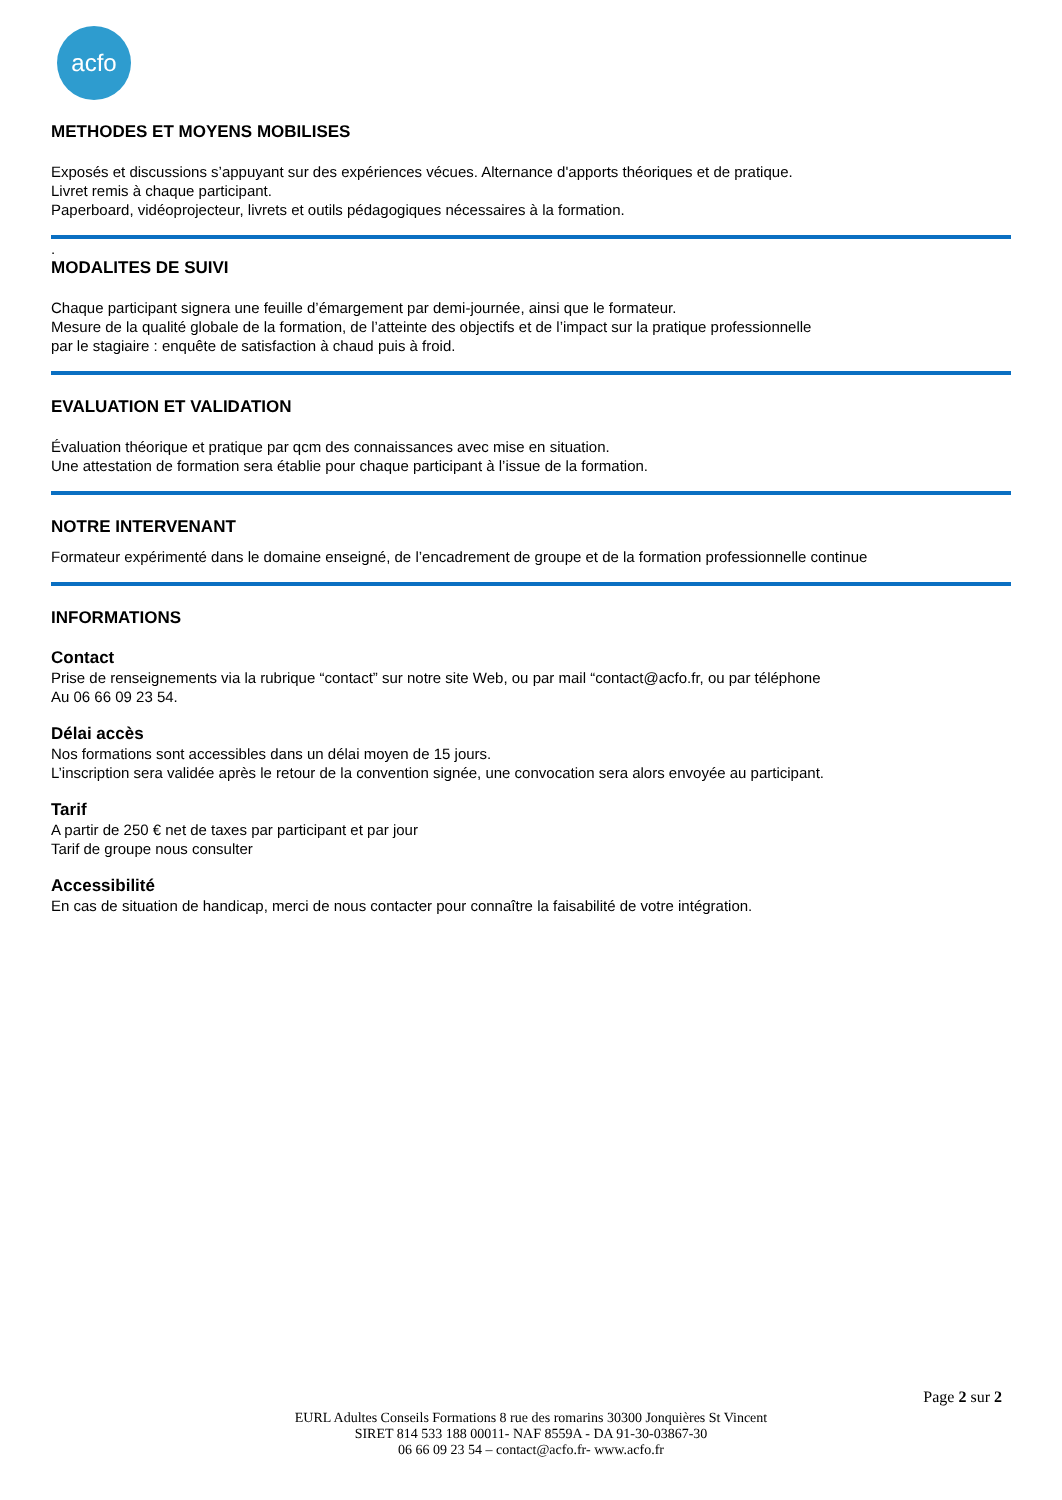acfo
METHODES ET MOYENS MOBILISES
Exposés et discussions s’appuyant sur des expériences vécues. Alternance d'apports théoriques et de pratique.
Livret remis à chaque participant.
Paperboard, vidéoprojecteur, livrets et outils pédagogiques nécessaires à la formation.
.
MODALITES DE SUIVI
Chaque participant signera une feuille d’émargement par demi-journée, ainsi que le formateur.
Mesure de la qualité globale de la formation, de l’atteinte des objectifs et de l’impact sur la pratique professionnelle
par le stagiaire : enquête de satisfaction à chaud puis à froid.
EVALUATION ET VALIDATION
Évaluation théorique et pratique par qcm des connaissances avec mise en situation.
Une attestation de formation sera établie pour chaque participant à l’issue de la formation.
NOTRE INTERVENANT
Formateur expérimenté dans le domaine enseigné, de l’encadrement de groupe et de la formation professionnelle continue
INFORMATIONS
Contact
Prise de renseignements via la rubrique “contact” sur notre site Web, ou par mail “contact@acfo.fr, ou par téléphone
Au 06 66 09 23 54.
Délai accès
Nos formations sont accessibles dans un délai moyen de 15 jours.
L’inscription sera validée après le retour de la convention signée, une convocation sera alors envoyée au participant.
Tarif
A partir de 250 € net de taxes par participant et par jour
Tarif de groupe nous consulter
Accessibilité
En cas de situation de handicap, merci de nous contacter pour connaître la faisabilité de votre intégration.
Page 2 sur 2
EURL Adultes Conseils Formations 8 rue des romarins 30300 Jonquières St Vincent
SIRET 814 533 188 00011- NAF 8559A - DA 91-30-03867-30
06 66 09 23 54 – contact@acfo.fr- www.acfo.fr